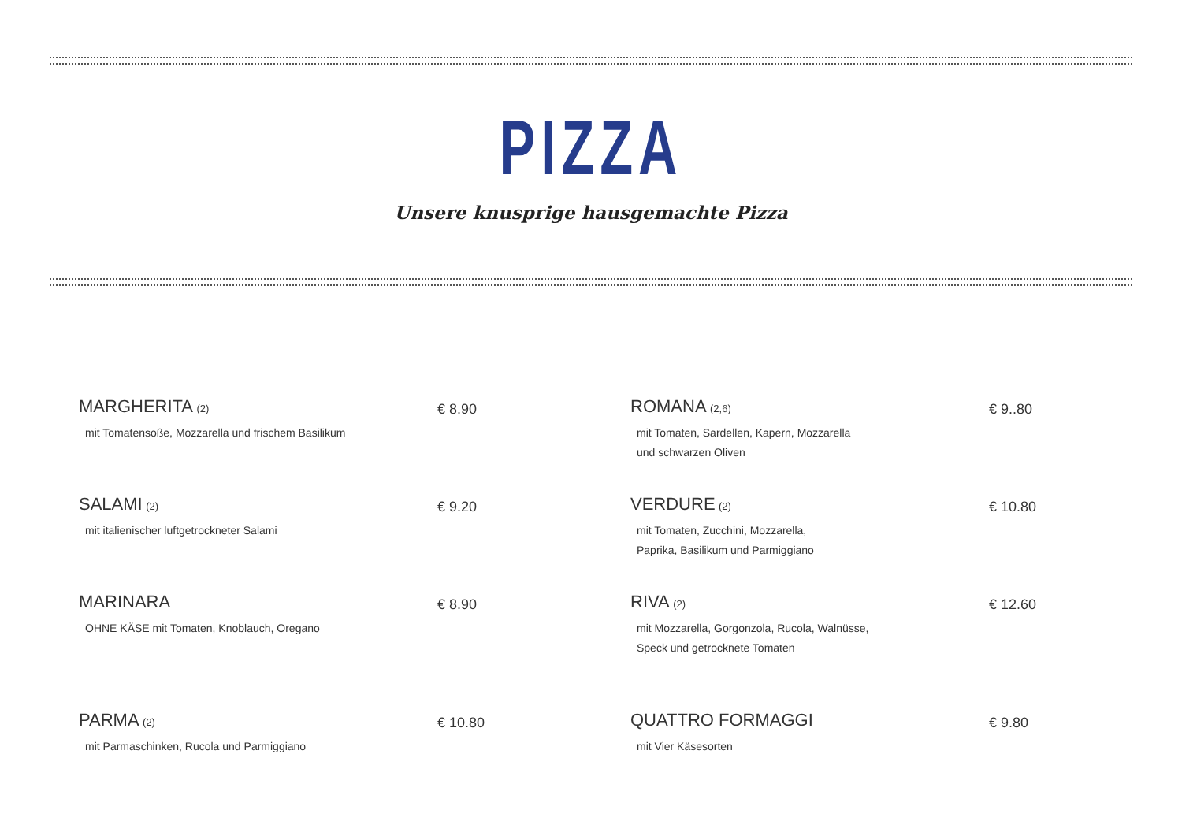PIZZA
Unsere knusprige hausgemachte Pizza
MARGHERITA (2)
mit Tomatensoße, Mozzarella und frischem Basilikum
€ 8.90
ROMANA (2,6)
mit Tomaten, Sardellen, Kapern, Mozzarella
und schwarzen Oliven
€ 9..80
SALAMI (2)
mit italienischer luftgetrockneter Salami
€ 9.20
VERDURE (2)
mit Tomaten, Zucchini, Mozzarella,
Paprika, Basilikum und Parmiggiano
€ 10.80
MARINARA
OHNE KÄSE mit Tomaten, Knoblauch, Oregano
€ 8.90
RIVA (2)
mit Mozzarella, Gorgonzola, Rucola, Walnüsse,
Speck und getrocknete Tomaten
€ 12.60
PARMA (2)
mit Parmaschinken, Rucola und Parmiggiano
€ 10.80
QUATTRO FORMAGGI
mit Vier Käsesorten
€ 9.80